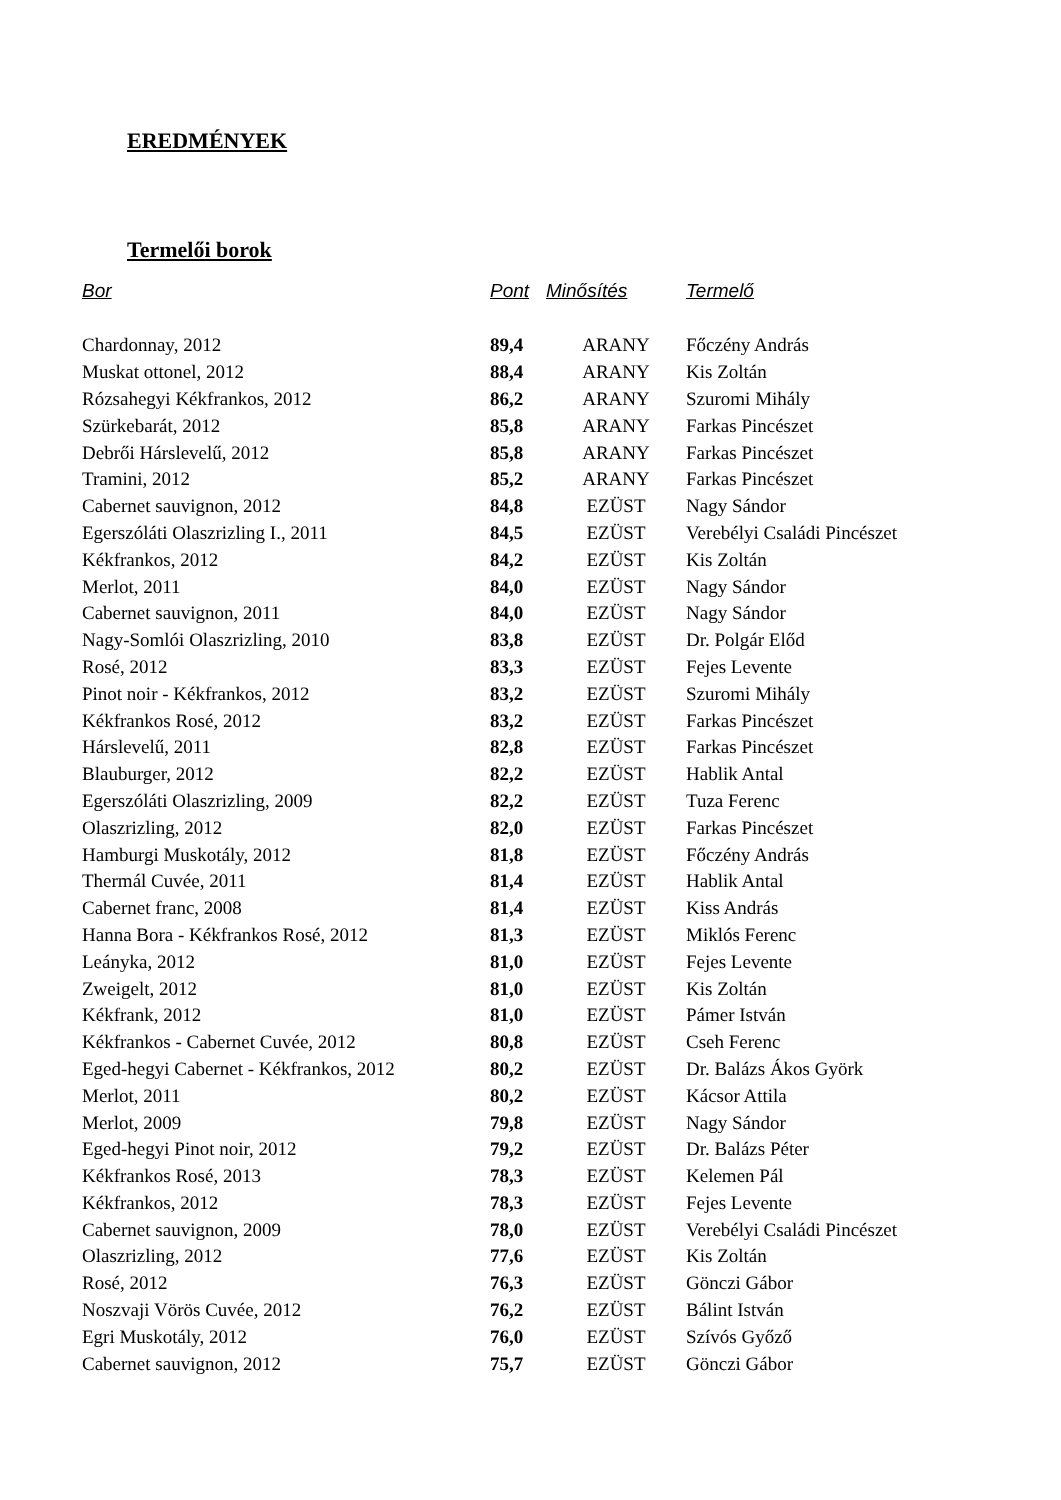EREDMÉNYEK
Termelői borok
| Bor | Pont | Minősítés | Termelő |
| --- | --- | --- | --- |
| Chardonnay, 2012 | 89,4 | ARANY | Főczény András |
| Muskat ottonel, 2012 | 88,4 | ARANY | Kis Zoltán |
| Rózsahegyi Kékfrankos, 2012 | 86,2 | ARANY | Szuromi Mihály |
| Szürkebarát, 2012 | 85,8 | ARANY | Farkas Pincészet |
| Debrői Hárslevelű, 2012 | 85,8 | ARANY | Farkas Pincészet |
| Tramini, 2012 | 85,2 | ARANY | Farkas Pincészet |
| Cabernet sauvignon, 2012 | 84,8 | EZÜST | Nagy Sándor |
| Egerszóláti Olaszrizling I., 2011 | 84,5 | EZÜST | Verebélyi Családi Pincészet |
| Kékfrankos, 2012 | 84,2 | EZÜST | Kis Zoltán |
| Merlot, 2011 | 84,0 | EZÜST | Nagy Sándor |
| Cabernet sauvignon, 2011 | 84,0 | EZÜST | Nagy Sándor |
| Nagy-Somlói Olaszrizling, 2010 | 83,8 | EZÜST | Dr. Polgár Előd |
| Rosé, 2012 | 83,3 | EZÜST | Fejes Levente |
| Pinot noir - Kékfrankos, 2012 | 83,2 | EZÜST | Szuromi Mihály |
| Kékfrankos Rosé, 2012 | 83,2 | EZÜST | Farkas Pincészet |
| Hárslevelű, 2011 | 82,8 | EZÜST | Farkas Pincészet |
| Blauburger, 2012 | 82,2 | EZÜST | Hablik Antal |
| Egerszóláti Olaszrizling, 2009 | 82,2 | EZÜST | Tuza Ferenc |
| Olaszrizling, 2012 | 82,0 | EZÜST | Farkas Pincészet |
| Hamburgi Muskotály, 2012 | 81,8 | EZÜST | Főczény András |
| Thermál Cuvée, 2011 | 81,4 | EZÜST | Hablik Antal |
| Cabernet franc, 2008 | 81,4 | EZÜST | Kiss András |
| Hanna Bora - Kékfrankos Rosé, 2012 | 81,3 | EZÜST | Miklós Ferenc |
| Leányka, 2012 | 81,0 | EZÜST | Fejes Levente |
| Zweigelt, 2012 | 81,0 | EZÜST | Kis Zoltán |
| Kékfrank, 2012 | 81,0 | EZÜST | Pámer István |
| Kékfrankos - Cabernet Cuvée, 2012 | 80,8 | EZÜST | Cseh Ferenc |
| Eged-hegyi Cabernet - Kékfrankos, 2012 | 80,2 | EZÜST | Dr. Balázs Ákos Györk |
| Merlot, 2011 | 80,2 | EZÜST | Kácsor Attila |
| Merlot, 2009 | 79,8 | EZÜST | Nagy Sándor |
| Eged-hegyi Pinot noir, 2012 | 79,2 | EZÜST | Dr. Balázs Péter |
| Kékfrankos Rosé, 2013 | 78,3 | EZÜST | Kelemen Pál |
| Kékfrankos, 2012 | 78,3 | EZÜST | Fejes Levente |
| Cabernet sauvignon, 2009 | 78,0 | EZÜST | Verebélyi Családi Pincészet |
| Olaszrizling, 2012 | 77,6 | EZÜST | Kis Zoltán |
| Rosé, 2012 | 76,3 | EZÜST | Gönczi Gábor |
| Noszvaji Vörös Cuvée, 2012 | 76,2 | EZÜST | Bálint István |
| Egri Muskotály, 2012 | 76,0 | EZÜST | Szívós Győző |
| Cabernet sauvignon, 2012 | 75,7 | EZÜST | Gönczi Gábor |